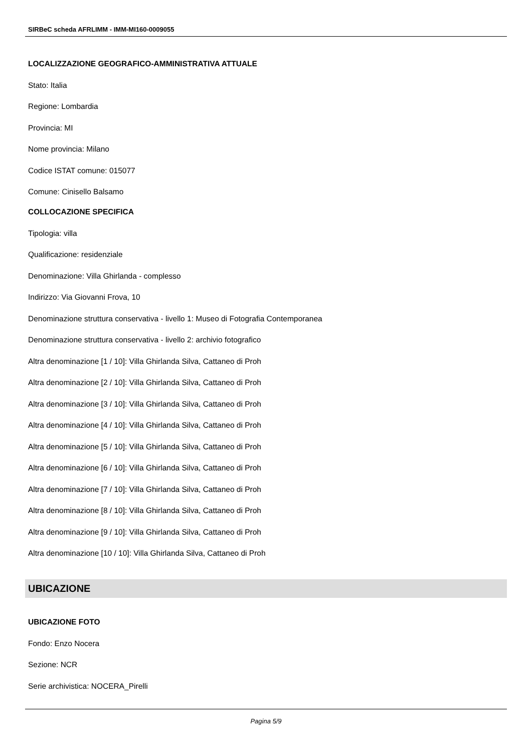SIRBeC scheda AFRLIMM - IMM-MI160-0009055
LOCALIZZAZIONE GEOGRAFICO-AMMINISTRATIVA ATTUALE
Stato: Italia
Regione: Lombardia
Provincia: MI
Nome provincia: Milano
Codice ISTAT comune: 015077
Comune: Cinisello Balsamo
COLLOCAZIONE SPECIFICA
Tipologia: villa
Qualificazione: residenziale
Denominazione: Villa Ghirlanda - complesso
Indirizzo: Via Giovanni Frova, 10
Denominazione struttura conservativa - livello 1: Museo di Fotografia Contemporanea
Denominazione struttura conservativa - livello 2: archivio fotografico
Altra denominazione [1 / 10]: Villa Ghirlanda Silva, Cattaneo di Proh
Altra denominazione [2 / 10]: Villa Ghirlanda Silva, Cattaneo di Proh
Altra denominazione [3 / 10]: Villa Ghirlanda Silva, Cattaneo di Proh
Altra denominazione [4 / 10]: Villa Ghirlanda Silva, Cattaneo di Proh
Altra denominazione [5 / 10]: Villa Ghirlanda Silva, Cattaneo di Proh
Altra denominazione [6 / 10]: Villa Ghirlanda Silva, Cattaneo di Proh
Altra denominazione [7 / 10]: Villa Ghirlanda Silva, Cattaneo di Proh
Altra denominazione [8 / 10]: Villa Ghirlanda Silva, Cattaneo di Proh
Altra denominazione [9 / 10]: Villa Ghirlanda Silva, Cattaneo di Proh
Altra denominazione [10 / 10]: Villa Ghirlanda Silva, Cattaneo di Proh
UBICAZIONE
UBICAZIONE FOTO
Fondo: Enzo Nocera
Sezione: NCR
Serie archivistica: NOCERA_Pirelli
Pagina 5/9